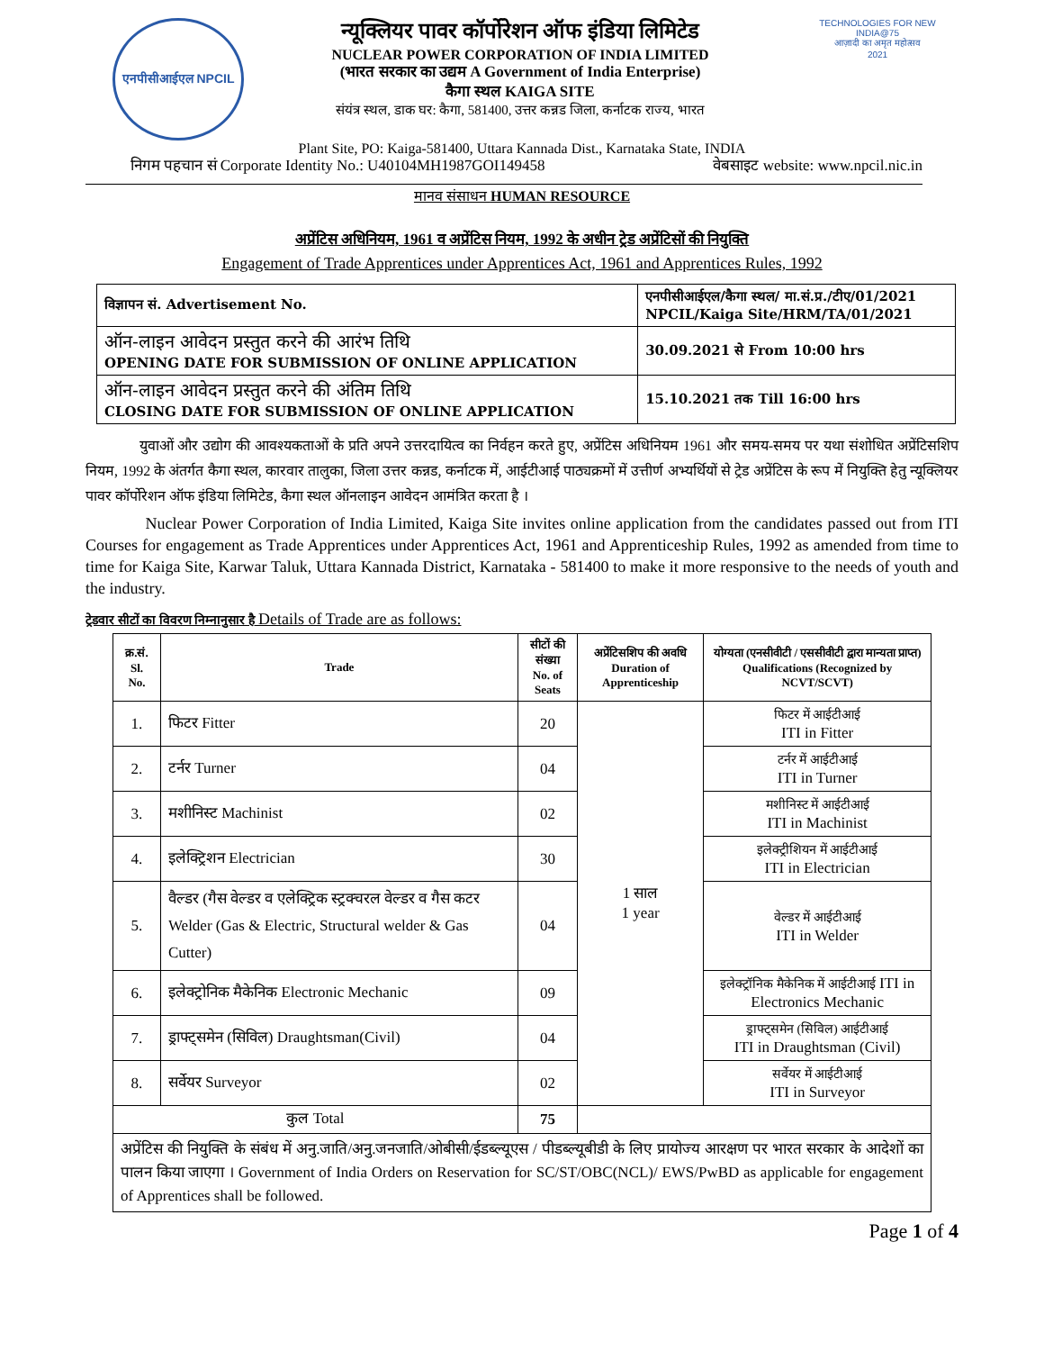एनपीसीआईएल NPCIL
न्यूक्लियर पावर कॉर्पोरेशन ऑफ इंडिया लिमिटेड
NUCLEAR POWER CORPORATION OF INDIA LIMITED
(भारत सरकार का उद्यम A Government of India Enterprise)
कैगा स्थल KAIGA SITE
संयंत्र स्थल, डाक घर: कैगा, 581400, उत्तर कन्नड जिला, कर्नाटक राज्य, भारत
TECHNOLOGIES FOR NEW INDIA@75
आज़ादी का अमृत महोत्सव
2021
Plant Site, PO: Kaiga-581400, Uttara Kannada Dist., Karnataka State, INDIA
निगम पहचान सं Corporate Identity No.: U40104MH1987GOI149458 वेबसाइट website: www.npcil.nic.in
मानव संसाधन HUMAN RESOURCE
अप्रेंटिस अधिनियम, 1961 व अप्रेंटिस नियम, 1992 के अधीन ट्रेड अप्रेंटिसों की नियुक्ति
Engagement of Trade Apprentices under Apprentices Act, 1961 and Apprentices Rules, 1992
| विज्ञापन सं. Advertisement No. | एनपीसीआईएल/कैगा स्थल/ मा.सं.प्र./टीए/01/2021 NPCIL/Kaiga Site/HRM/TA/01/2021 |
| ऑन-लाइन आवेदन प्रस्तुत करने की आरंभ तिथि OPENING DATE FOR SUBMISSION OF ONLINE APPLICATION | 30.09.2021 से From 10:00 hrs |
| ऑन-लाइन आवेदन प्रस्तुत करने की अंतिम तिथि CLOSING DATE FOR SUBMISSION OF ONLINE APPLICATION | 15.10.2021 तक Till 16:00 hrs |
युवाओं और उद्योग की आवश्यकताओं के प्रति अपने उत्तरदायित्व का निर्वहन करते हुए, अप्रेंटिस अधिनियम 1961 और समय-समय पर यथा संशोधित अप्रेंटिसशिप नियम, 1992 के अंतर्गत कैगा स्थल, कारवार तालुका, जिला उत्तर कन्नड, कर्नाटक में, आईटीआई पाठ्यक्रमों में उत्तीर्ण अभ्यर्थियों से ट्रेड अप्रेंटिस के रूप में नियुक्ति हेतु न्यूक्लियर पावर कॉर्पोरेशन ऑफ इंडिया लिमिटेड, कैगा स्थल ऑनलाइन आवेदन आमंत्रित करता है ।
Nuclear Power Corporation of India Limited, Kaiga Site invites online application from the candidates passed out from ITI Courses for engagement as Trade Apprentices under Apprentices Act, 1961 and Apprenticeship Rules, 1992 as amended from time to time for Kaiga Site, Karwar Taluk, Uttara Kannada District, Karnataka - 581400 to make it more responsive to the needs of youth and the industry.
ट्रेडवार सीटों का विवरण निम्नानुसार है Details of Trade are as follows:
| क्र.सं. Sl. No. | Trade | सीटों की संख्या No. of Seats | अप्रेंटिसशिप की अवधि Duration of Apprenticeship | योग्यता (एनसीवीटी / एससीवीटी द्वारा मान्यता प्राप्त) Qualifications (Recognized by NCVT/SCVT) |
| --- | --- | --- | --- | --- |
| 1. | फिटर Fitter | 20 | 1 साल 1 year | फिटर में आईटीआई ITI in Fitter |
| 2. | टर्नर Turner | 04 | | टर्नर में आईटीआई ITI in Turner |
| 3. | मशीनिस्ट Machinist | 02 | | मशीनिस्ट में आईटीआई ITI in Machinist |
| 4. | इलेक्ट्रिशन Electrician | 30 | | इलेक्ट्रीशियन में आईटीआई ITI in Electrician |
| 5. | वैल्डर (गैस वेल्डर व एलेक्ट्रिक स्ट्रक्चरल वेल्डर व गैस कटर Welder (Gas & Electric, Structural welder & Gas Cutter) | 04 | | वेल्डर में आईटीआई ITI in Welder |
| 6. | इलेक्ट्रोनिक मैकेनिक Electronic Mechanic | 09 | | इलेक्ट्रॉनिक मैकेनिक में आईटीआई ITI in Electronics Mechanic |
| 7. | ड्राफ्ट्समेन (सिविल) Draughtsman(Civil) | 04 | | ड्राफ्ट्समेन (सिविल) आईटीआई ITI in Draughtsman (Civil) |
| 8. | सर्वेयर Surveyor | 02 | | सर्वेयर में आईटीआई ITI in Surveyor |
| कुल Total | | 75 | | |
| अप्रेंटिस की नियुक्ति के संबंध में अनु.जाति/अनु.जनजाति/ओबीसी/ईडब्ल्यूएस / पीडब्ल्यूबीडी के लिए प्रायोज्य आरक्षण पर भारत सरकार के आदेशों का पालन किया जाएगा । Government of India Orders on Reservation for SC/ST/OBC(NCL)/ EWS/PwBD as applicable for engagement of Apprentices shall be followed. | | | | |
Page 1 of 4